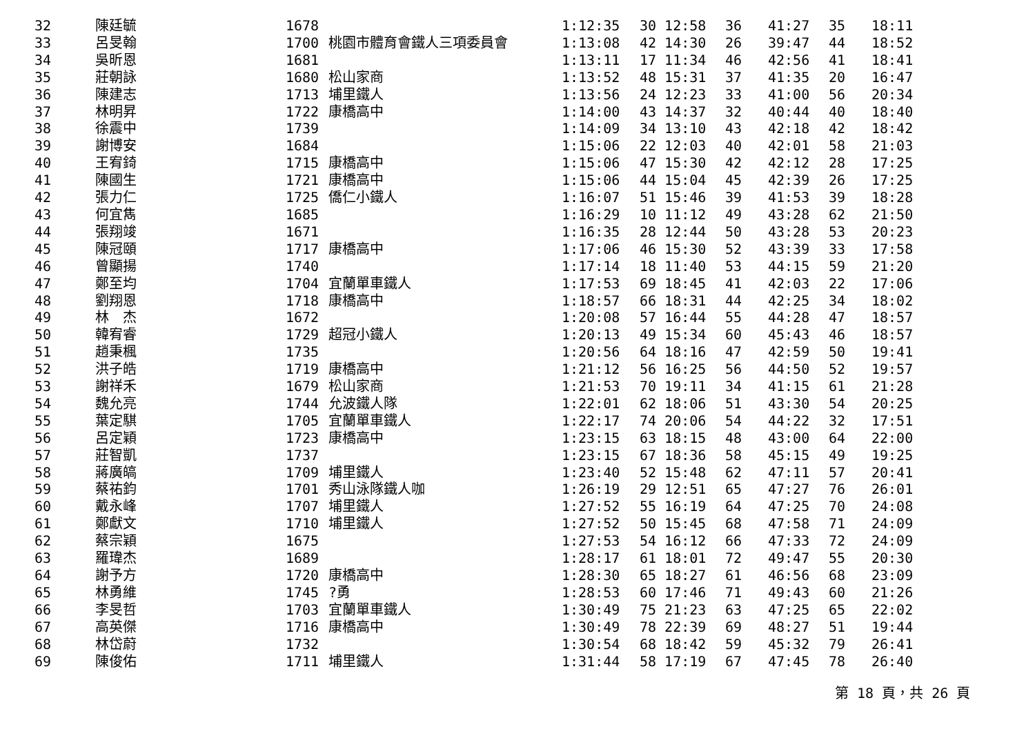| 32 | 陳廷毓 | 1678 | | 1:12:35 | 30 12:58 | 36 | 41:27 | 35 | 18:11 |
| 33 | 呂旻翰 | 1700 | 桃園市體育會鐵人三項委員會 | 1:13:08 | 42 14:30 | 26 | 39:47 | 44 | 18:52 |
| 34 | 吳昕恩 | 1681 | | 1:13:11 | 17 11:34 | 46 | 42:56 | 41 | 18:41 |
| 35 | 莊朝詠 | 1680 | 松山家商 | 1:13:52 | 48 15:31 | 37 | 41:35 | 20 | 16:47 |
| 36 | 陳建志 | 1713 | 埔里鐵人 | 1:13:56 | 24 12:23 | 33 | 41:00 | 56 | 20:34 |
| 37 | 林明昇 | 1722 | 康橋高中 | 1:14:00 | 43 14:37 | 32 | 40:44 | 40 | 18:40 |
| 38 | 徐震中 | 1739 | | 1:14:09 | 34 13:10 | 43 | 42:18 | 42 | 18:42 |
| 39 | 謝博安 | 1684 | | 1:15:06 | 22 12:03 | 40 | 42:01 | 58 | 21:03 |
| 40 | 王宥錡 | 1715 | 康橋高中 | 1:15:06 | 47 15:30 | 42 | 42:12 | 28 | 17:25 |
| 41 | 陳國生 | 1721 | 康橋高中 | 1:15:06 | 44 15:04 | 45 | 42:39 | 26 | 17:25 |
| 42 | 張力仁 | 1725 | 僑仁小鐵人 | 1:16:07 | 51 15:46 | 39 | 41:53 | 39 | 18:28 |
| 43 | 何宜雋 | 1685 | | 1:16:29 | 10 11:12 | 49 | 43:28 | 62 | 21:50 |
| 44 | 張翔竣 | 1671 | | 1:16:35 | 28 12:44 | 50 | 43:28 | 53 | 20:23 |
| 45 | 陳冠頤 | 1717 | 康橋高中 | 1:17:06 | 46 15:30 | 52 | 43:39 | 33 | 17:58 |
| 46 | 曾顯揚 | 1740 | | 1:17:14 | 18 11:40 | 53 | 44:15 | 59 | 21:20 |
| 47 | 鄭至均 | 1704 | 宜蘭單車鐵人 | 1:17:53 | 69 18:45 | 41 | 42:03 | 22 | 17:06 |
| 48 | 劉翔恩 | 1718 | 康橋高中 | 1:18:57 | 66 18:31 | 44 | 42:25 | 34 | 18:02 |
| 49 | 林 杰 | 1672 | | 1:20:08 | 57 16:44 | 55 | 44:28 | 47 | 18:57 |
| 50 | 韓宥睿 | 1729 | 超冠小鐵人 | 1:20:13 | 49 15:34 | 60 | 45:43 | 46 | 18:57 |
| 51 | 趙秉楓 | 1735 | | 1:20:56 | 64 18:16 | 47 | 42:59 | 50 | 19:41 |
| 52 | 洪子皓 | 1719 | 康橋高中 | 1:21:12 | 56 16:25 | 56 | 44:50 | 52 | 19:57 |
| 53 | 謝祥禾 | 1679 | 松山家商 | 1:21:53 | 70 19:11 | 34 | 41:15 | 61 | 21:28 |
| 54 | 魏允亮 | 1744 | 允波鐵人隊 | 1:22:01 | 62 18:06 | 51 | 43:30 | 54 | 20:25 |
| 55 | 葉定騏 | 1705 | 宜蘭單車鐵人 | 1:22:17 | 74 20:06 | 54 | 44:22 | 32 | 17:51 |
| 56 | 呂定穎 | 1723 | 康橋高中 | 1:23:15 | 63 18:15 | 48 | 43:00 | 64 | 22:00 |
| 57 | 莊智凱 | 1737 | | 1:23:15 | 67 18:36 | 58 | 45:15 | 49 | 19:25 |
| 58 | 蔣廣皜 | 1709 | 埔里鐵人 | 1:23:40 | 52 15:48 | 62 | 47:11 | 57 | 20:41 |
| 59 | 蔡祐鈞 | 1701 | 秀山泳隊鐵人咖 | 1:26:19 | 29 12:51 | 65 | 47:27 | 76 | 26:01 |
| 60 | 戴永峰 | 1707 | 埔里鐵人 | 1:27:52 | 55 16:19 | 64 | 47:25 | 70 | 24:08 |
| 61 | 鄭獻文 | 1710 | 埔里鐵人 | 1:27:52 | 50 15:45 | 68 | 47:58 | 71 | 24:09 |
| 62 | 蔡宗穎 | 1675 | | 1:27:53 | 54 16:12 | 66 | 47:33 | 72 | 24:09 |
| 63 | 羅瑋杰 | 1689 | | 1:28:17 | 61 18:01 | 72 | 49:47 | 55 | 20:30 |
| 64 | 謝予方 | 1720 | 康橋高中 | 1:28:30 | 65 18:27 | 61 | 46:56 | 68 | 23:09 |
| 65 | 林勇維 | 1745 | ?勇 | 1:28:53 | 60 17:46 | 71 | 49:43 | 60 | 21:26 |
| 66 | 李旻哲 | 1703 | 宜蘭單車鐵人 | 1:30:49 | 75 21:23 | 63 | 47:25 | 65 | 22:02 |
| 67 | 高英傑 | 1716 | 康橋高中 | 1:30:49 | 78 22:39 | 69 | 48:27 | 51 | 19:44 |
| 68 | 林岱蔚 | 1732 | | 1:30:54 | 68 18:42 | 59 | 45:32 | 79 | 26:41 |
| 69 | 陳俊佑 | 1711 | 埔里鐵人 | 1:31:44 | 58 17:19 | 67 | 47:45 | 78 | 26:40 |
第 18 頁，共 26 頁